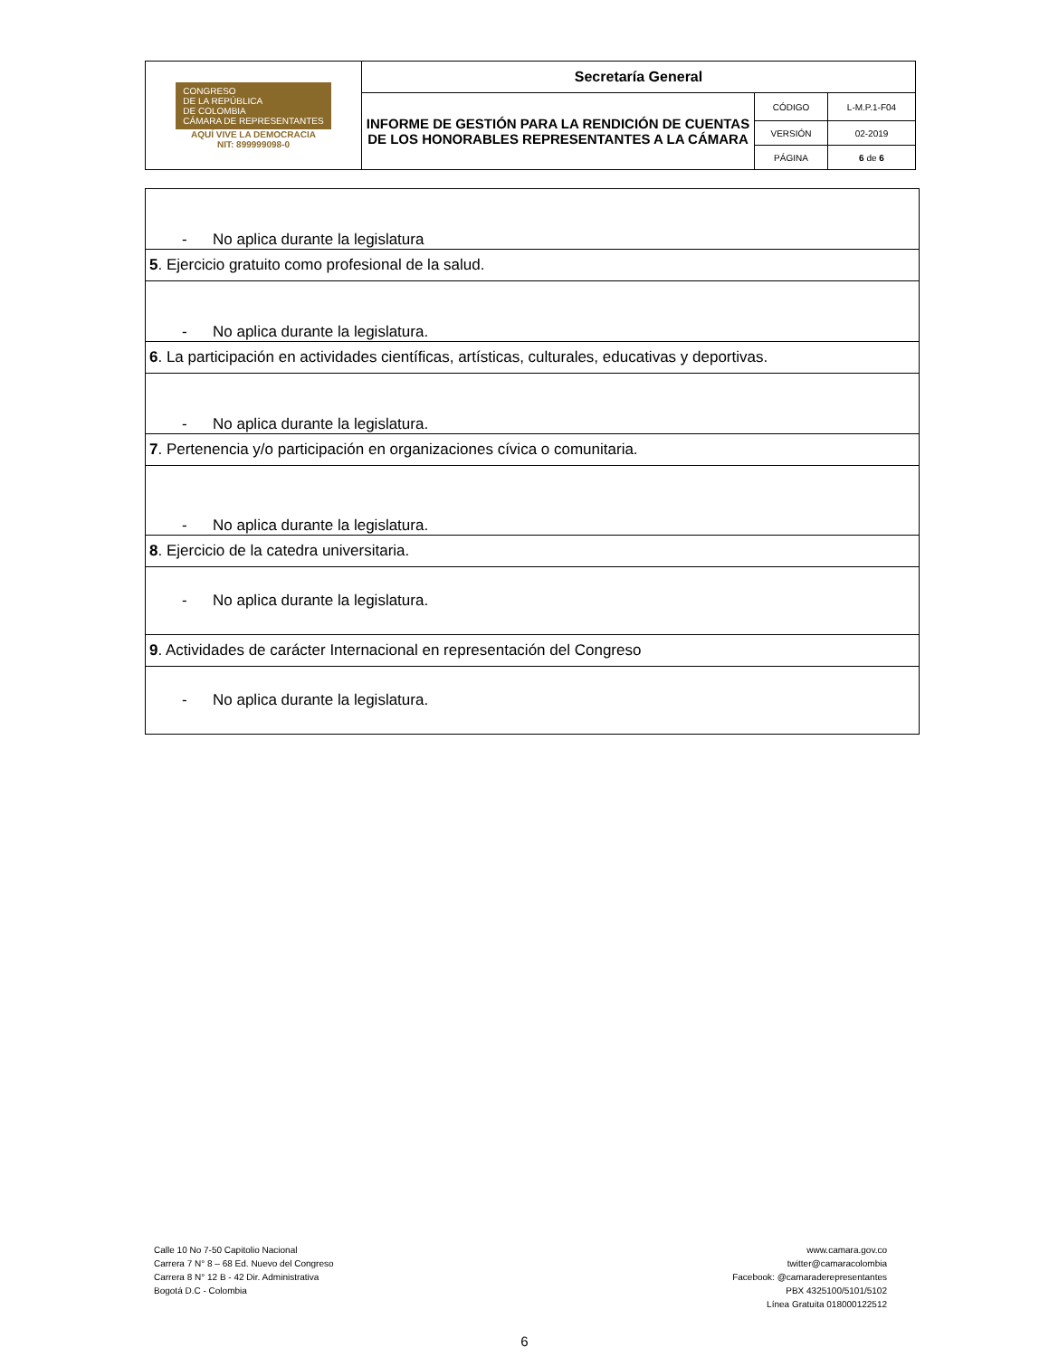| CONGRESO DE LA REPÚBLICA DE COLOMBIA CÁMARA DE REPRESENTANTES AQUÍ VIVE LA DEMOCRACIA NIT: 899999098-0 | Secretaría General | | |
| | INFORME DE GESTIÓN PARA LA RENDICIÓN DE CUENTAS DE LOS HONORABLES REPRESENTANTES A LA CÁMARA | CÓDIGO | L-M.P.1-F04 |
| | | VERSIÓN | 02-2019 |
| | | PÁGINA | 6 de 6 |
| - No aplica durante la legislatura |
| 5 . Ejercicio gratuito como profesional de la salud. |
| - No aplica durante la legislatura. |
| 6 . La participación en actividades científicas, artísticas, culturales, educativas y deportivas. |
| - No aplica durante la legislatura. |
| 7 . Pertenencia y/o participación en organizaciones cívica o comunitaria. |
| - No aplica durante la legislatura. |
| 8 . Ejercicio de la catedra universitaria. |
| - No aplica durante la legislatura. |
| 9 . Actividades de carácter Internacional en representación del Congreso |
| - No aplica durante la legislatura. |
Calle 10 No 7-50 Capitolio Nacional
Carrera 7 N° 8 – 68 Ed. Nuevo del Congreso
Carrera 8 N° 12 B - 42 Dir. Administrativa
Bogotá D.C - Colombia
www.camara.gov.co
twitter@camaracolombia
Facebook: @camaraderepresentantes
PBX 4325100/5101/5102
Línea Gratuita 018000122512
6